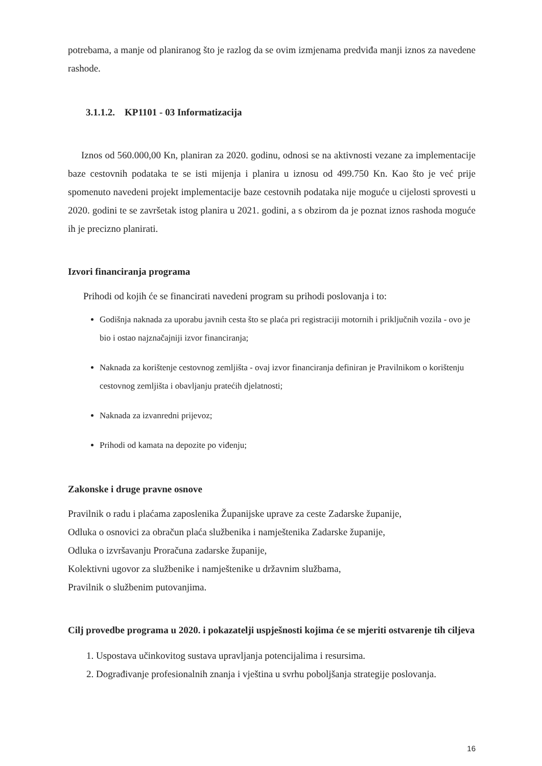potrebama, a manje od planiranog što je razlog da se ovim izmjenama predviđa manji iznos za navedene rashode.
3.1.1.2. KP1101 - 03 Informatizacija
Iznos od 560.000,00 Kn, planiran za 2020. godinu, odnosi se na aktivnosti vezane za implementacije baze cestovnih podataka te se isti mijenja i planira u iznosu od 499.750 Kn. Kao što je već prije spomenuto navedeni projekt implementacije baze cestovnih podataka nije moguće u cijelosti sprovesti u 2020. godini te se završetak istog planira u 2021. godini, a s obzirom da je poznat iznos rashoda moguće ih je precizno planirati.
Izvori financiranja programa
Prihodi od kojih će se financirati navedeni program su prihodi poslovanja i to:
Godišnja naknada za uporabu javnih cesta što se plaća pri registraciji motornih i priključnih vozila - ovo je bio i ostao najznačajniji izvor financiranja;
Naknada za korištenje cestovnog zemljišta - ovaj izvor financiranja definiran je Pravilnikom o korištenju cestovnog zemljišta i obavljanju pratećih djelatnosti;
Naknada za izvanredni prijevoz;
Prihodi od kamata na depozite po viđenju;
Zakonske i druge pravne osnove
Pravilnik o radu i plaćama zaposlenika Županijske uprave za ceste Zadarske županije,
Odluka o osnovici za obračun plaća službenika i namještenika Zadarske županije,
Odluka o izvršavanju Proračuna zadarske županije,
Kolektivni ugovor za službenike i namještenike u državnim službama,
Pravilnik o službenim putovanjima.
Cilj provedbe programa u 2020. i pokazatelji uspješnosti kojima će se mjeriti ostvarenje tih ciljeva
1. Uspostava učinkovitog sustava upravljanja potencijalima i resursima.
2. Dograđivanje profesionalnih znanja i vještina u svrhu poboljšanja strategije poslovanja.
16